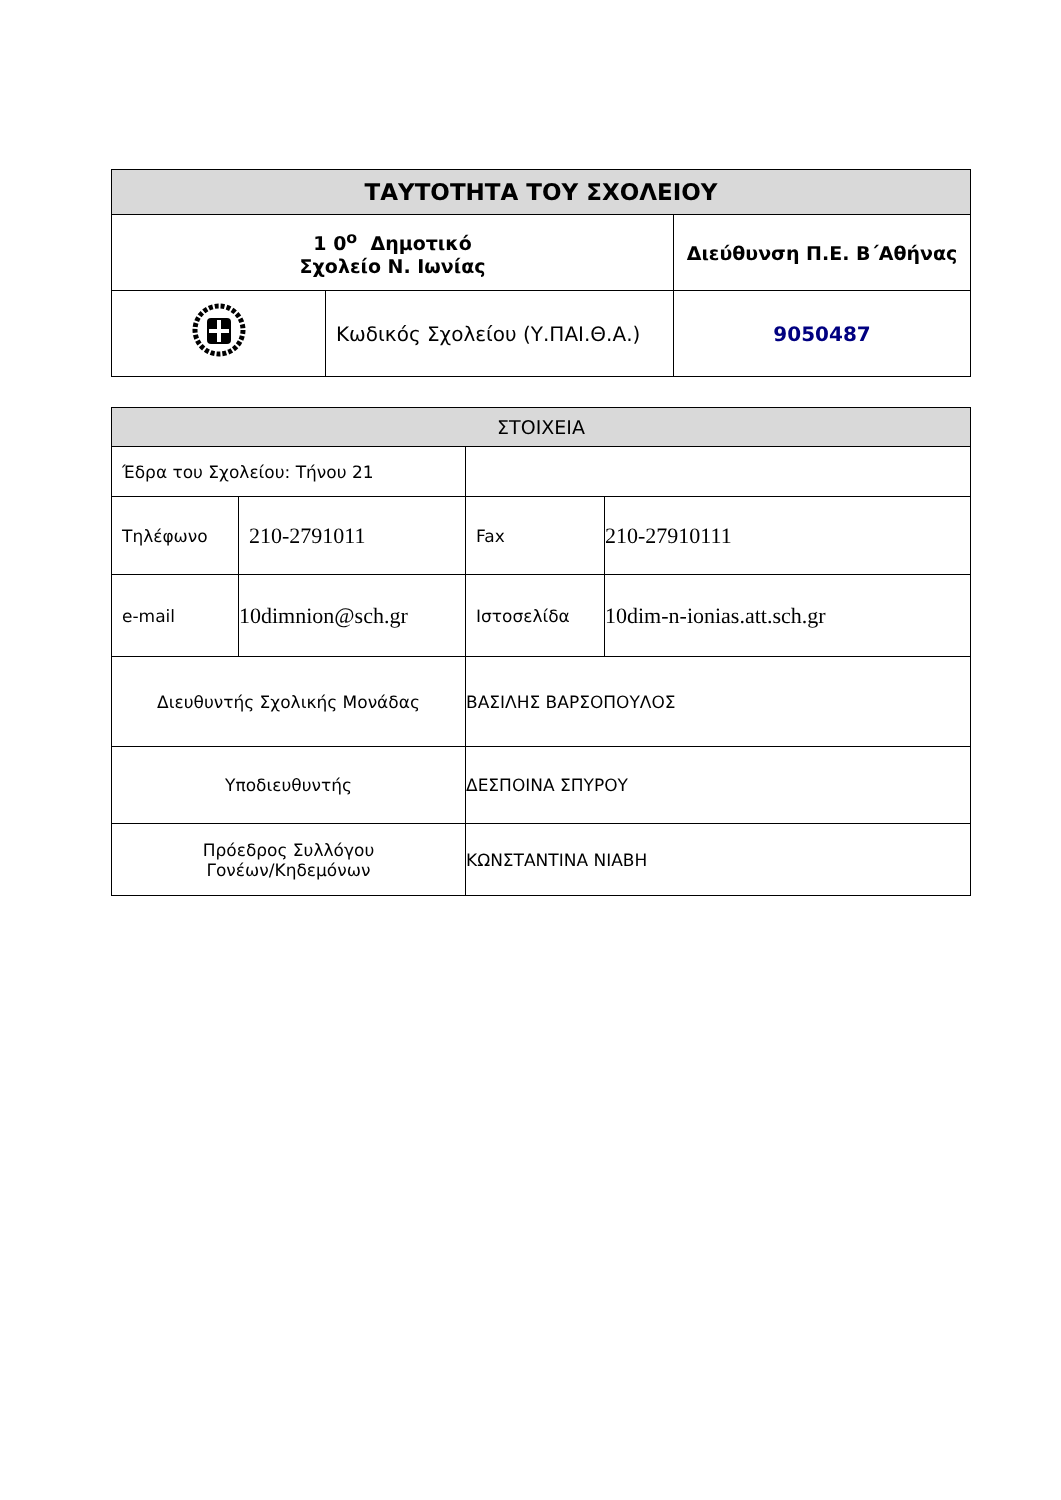| ΤΑΥΤΟΤΗΤΑ ΤΟΥ ΣΧΟΛΕΙΟΥ | | |
| --- | --- | --- |
| 1 0<sup>ο</sup> Δημοτικό Σχολείο Ν. Ιωνίας | | Διεύθυνση Π.Ε. Β΄Αθήνας |
| | Κωδικός Σχολείου (Υ.ΠΑΙ.Θ.Α.) | 9050487 |
| ΣΤΟΙΧΕΙΑ | | | |
| Έδρα του Σχολείου: Τήνου 21 | | | |
| Τηλέφωνο | 210-2791011 | Fax | 210-27910111 |
| e-mail | 10dimnion@sch.gr | Ιστοσελίδα | 10dim-n-ionias.att.sch.gr |
| Διευθυντής Σχολικής Μονάδας | | ΒΑΣΙΛΗΣ ΒΑΡΣΟΠΟΥΛΟΣ | |
| Υποδιευθυντής | | ΔΕΣΠΟΙΝΑ ΣΠΥΡΟΥ | |
| Πρόεδρος Συλλόγου Γονέων/Κηδεμόνων | | ΚΩΝΣΤΑΝΤΙΝΑ ΝΙΑΒΗ | |